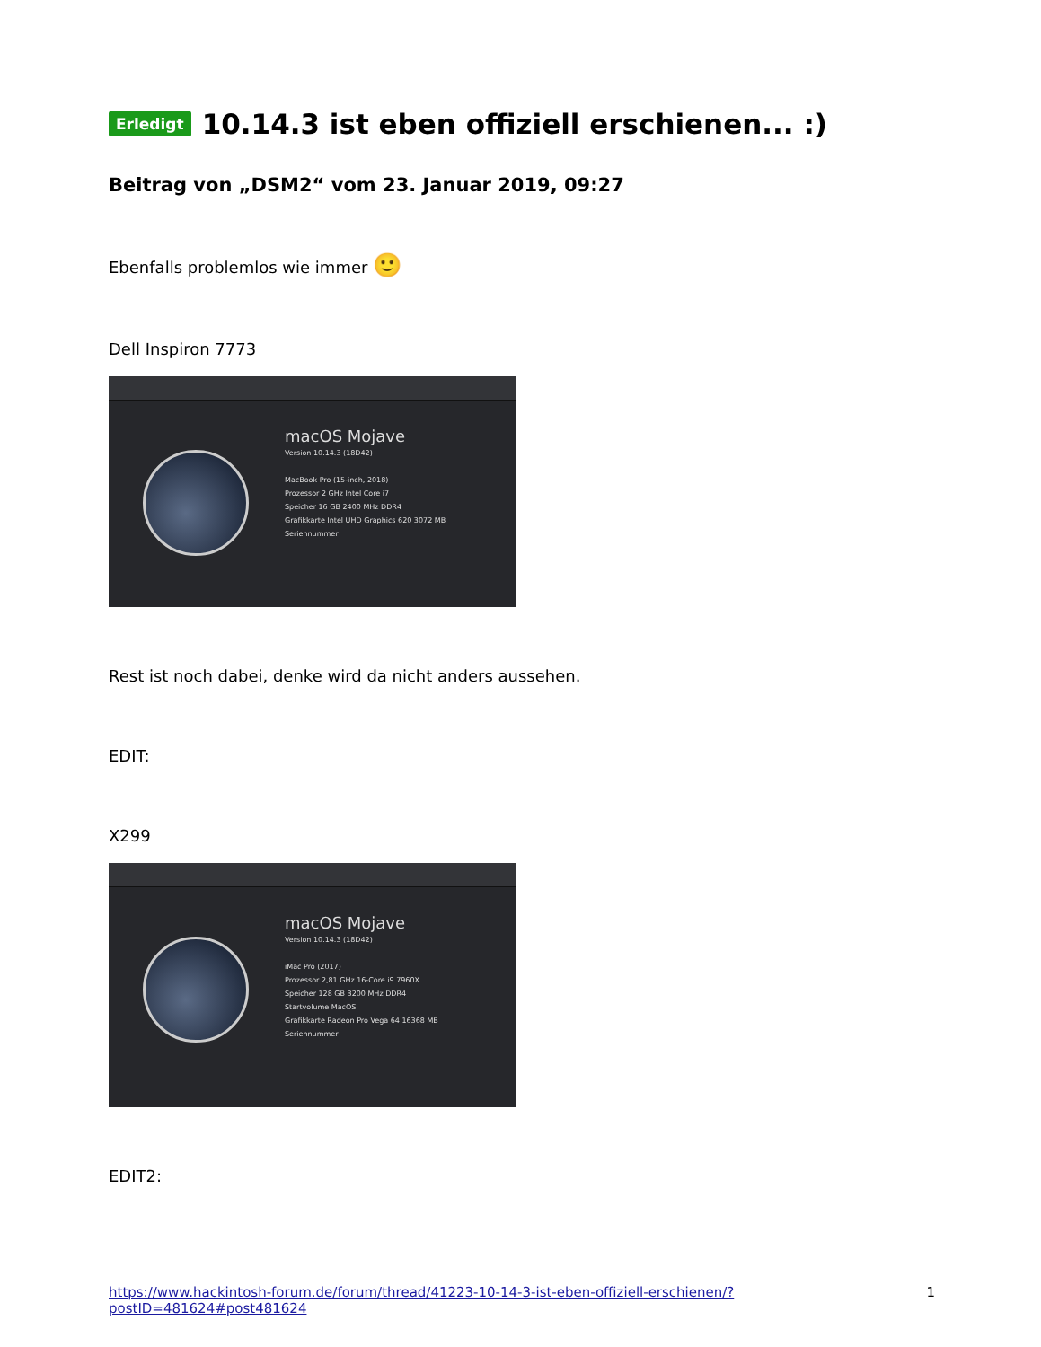Erledigt 10.14.3 ist eben offiziell erschienen... :)
Beitrag von „DSM2“ vom 23. Januar 2019, 09:27
Ebenfalls problemlos wie immer 🙂
Dell Inspiron 7773
macOS Mojave
Version 10.14.3 (18D42)
MacBook Pro (15-inch, 2018)
Prozessor 2 GHz Intel Core i7
Speicher 16 GB 2400 MHz DDR4
Grafikkarte Intel UHD Graphics 620 3072 MB
Seriennummer
Rest ist noch dabei, denke wird da nicht anders aussehen.
EDIT:
X299
macOS Mojave
Version 10.14.3 (18D42)
iMac Pro (2017)
Prozessor 2,81 GHz 16-Core i9 7960X
Speicher 128 GB 3200 MHz DDR4
Startvolume MacOS
Grafikkarte Radeon Pro Vega 64 16368 MB
Seriennummer
EDIT2:
https://www.hackintosh-forum.de/forum/thread/41223-10-14-3-ist-eben-offiziell-erschienen/?postID=481624#post481624 1